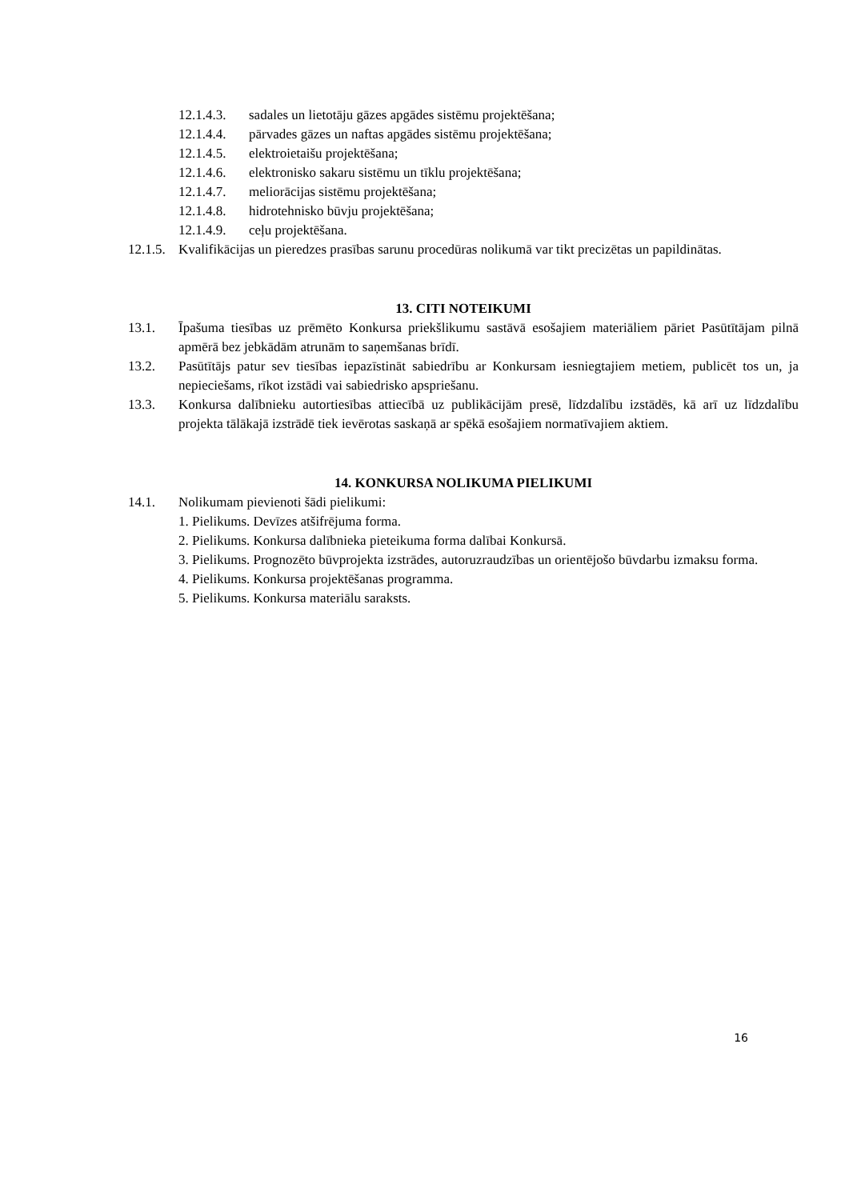12.1.4.3. sadales un lietotāju gāzes apgādes sistēmu projektēšana;
12.1.4.4. pārvades gāzes un naftas apgādes sistēmu projektēšana;
12.1.4.5. elektroietaišu projektēšana;
12.1.4.6. elektronisko sakaru sistēmu un tīklu projektēšana;
12.1.4.7. meliorācijas sistēmu projektēšana;
12.1.4.8. hidrotehnisko būvju projektēšana;
12.1.4.9. ceļu projektēšana.
12.1.5. Kvalifikācijas un pieredzes prasības sarunu procedūras nolikumā var tikt precizētas un papildinātas.
13. CITI NOTEIKUMI
13.1. Īpašuma tiesības uz prēmēto Konkursa priekšlikumu sastāvā esošajiem materiāliem pāriet Pasūtītājam pilnā apmērā bez jebkādām atrunām to saņemšanas brīdī.
13.2. Pasūtītājs patur sev tiesības iepazīstināt sabiedrību ar Konkursam iesniegtajiem metiem, publicēt tos un, ja nepieciešams, rīkot izstādi vai sabiedrisko apspriešanu.
13.3. Konkursa dalībnieku autortiesības attiecībā uz publikācijām presē, līdzdalību izstādēs, kā arī uz līdzdalību projekta tālākajā izstrādē tiek ievērotas saskaņā ar spēkā esošajiem normatīvajiem aktiem.
14. KONKURSA NOLIKUMA PIELIKUMI
14.1. Nolikumam pievienoti šādi pielikumi:
1. Pielikums. Devīzes atšifrējuma forma.
2. Pielikums. Konkursa dalībnieka pieteikuma forma dalībai Konkursā.
3. Pielikums. Prognozēto būvprojekta izstrādes, autoruzraudzības un orientējošo būvdarbu izmaksu forma.
4. Pielikums. Konkursa projektēšanas programma.
5. Pielikums. Konkursa materiālu saraksts.
16